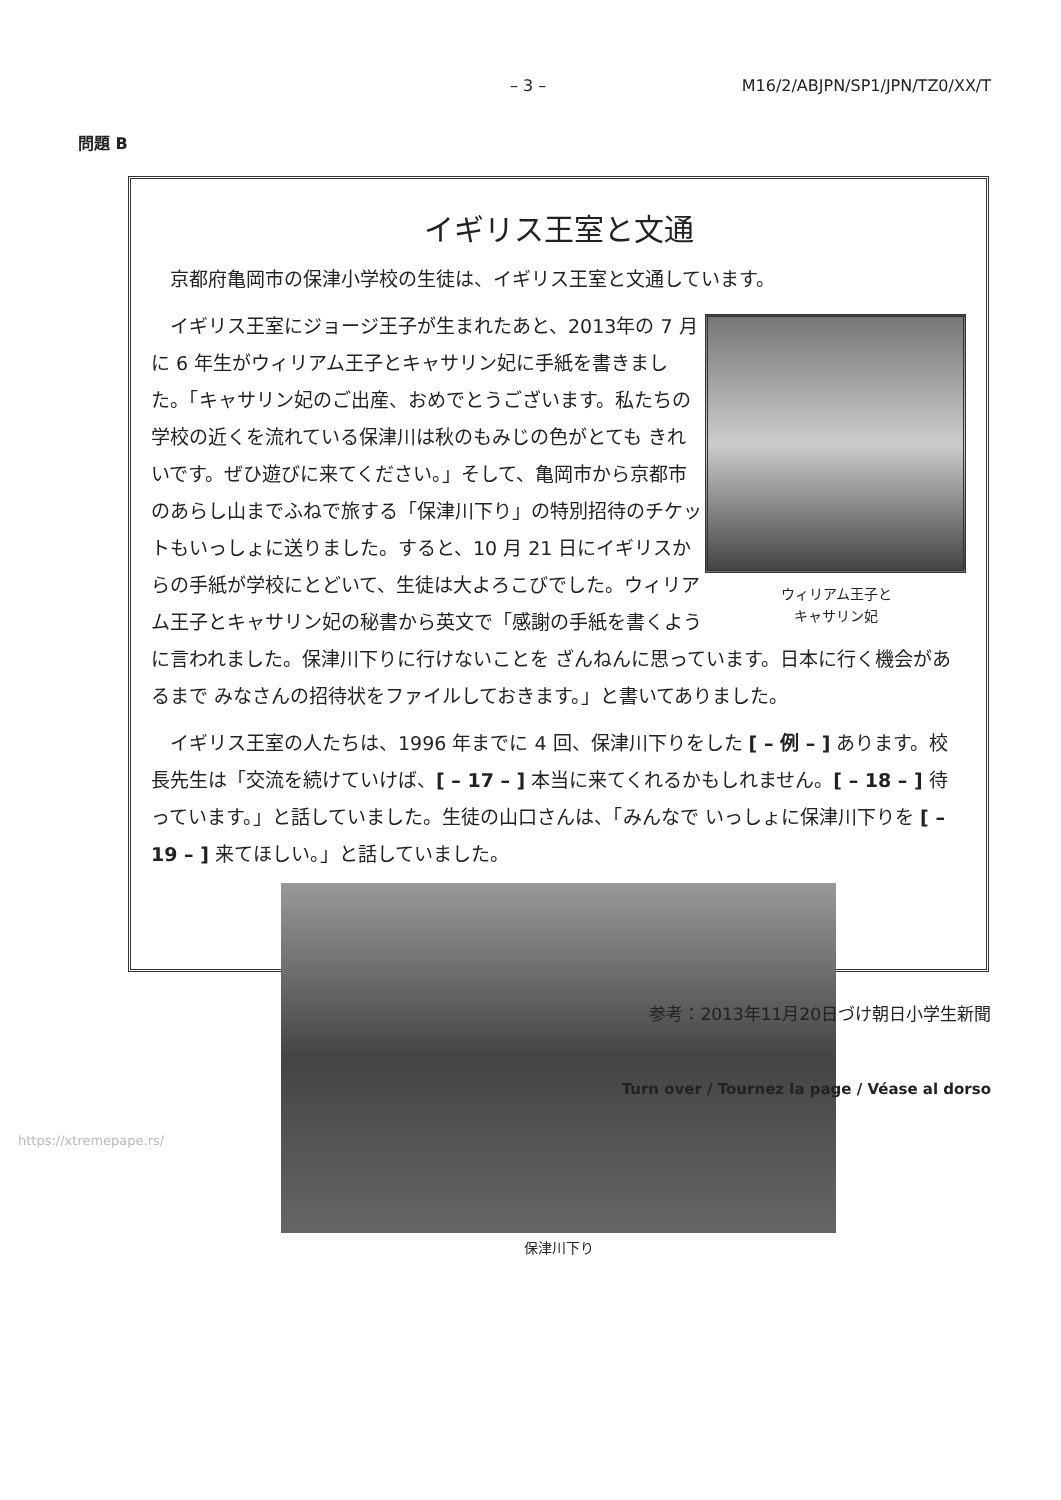– 3 – M16/2/ABJPN/SP1/JPN/TZ0/XX/T
問題 B
イギリス王室と文通
　京都府亀岡市の保津小学校の生徒は、イギリス王室と文通しています。
ウィリアム王子と
キャサリン妃
　イギリス王室にジョージ王子が生まれたあと、2013年の 7 月に 6 年生がウィリアム王子とキャサリン妃に手紙を書きました。「キャサリン妃のご出産、おめでとうございます。私たちの学校の近くを流れている保津川は秋のもみじの色がとても きれいです。ぜひ遊びに来てください。」そして、亀岡市から京都市のあらし山までふねで旅する「保津川下り」の特別招待のチケットもいっしょに送りました。すると、10 月 21 日にイギリスからの手紙が学校にとどいて、生徒は大よろこびでした。ウィリアム王子とキャサリン妃の秘書から英文で「感謝の手紙を書くように言われました。保津川下りに行けないことを ざんねんに思っています。日本に行く機会があるまで みなさんの招待状をファイルしておきます。」と書いてありました。
　イギリス王室の人たちは、1996 年までに 4 回、保津川下りをした [ – 例 – ] あります。校長先生は「交流を続けていけば、[ – 17 – ] 本当に来てくれるかもしれません。[ – 18 – ] 待っています。」と話していました。生徒の山口さんは、「みんなで いっしょに保津川下りを [ – 19 – ] 来てほしい。」と話していました。
保津川下り
参考：2013年11月20日づけ朝日小学生新聞
Turn over / Tournez la page / Véase al dorso
https://xtremepape.rs/